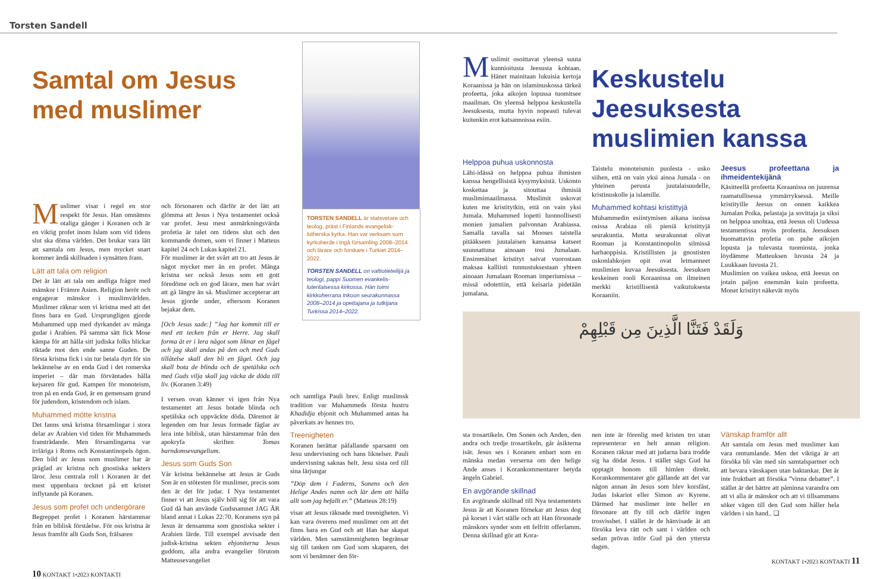Torsten Sandell
Samtal om Jesus
med muslimer
TORSTEN SANDELL är statsvetare och teolog, präst i Finlands evangelisk-lutherska kyrka. Han var verksam som kyrkoherde i Ingå församling 2008–2014 och lärare och forskare i Turkiet 2014–2022.
TORSTEN SANDELL on valtiotieteilijä ja teologi, pappi Suomen evankelis-luterilaisessa kirkossa. Hän toimi kirkkoherrana Inkoon seurakunnassa 2008–2014 ja opettajana ja tutkijana Turkissa 2014–2022.
Muslimer visar i regel en stor respekt för Jesus. Han omnämns otaliga gånger i Koranen och är en viktig profet inom Islam som vid tidens slut ska döma världen. Det brukar vara lätt att samtala om Jesus, men mycket snart kommer ändå skillnaden i synsätten fram.
Lätt att tala om religion
Det är lätt att tala om andliga frågor med mänskor i Främre Asien. Religion berör och engagerar mänskor i muslimvärlden. Muslimer räknar som vi kristna med att det finns bara en Gud. Ursprungligen gjorde Muhammed upp med dyrkandet av många gudar i Arabien. På samma sätt fick Mose kämpa för att hålla sitt judiska folks blickar riktade mot den ende sanne Guden. De första kristna fick i sin tur betala dyrt för sin bekännelse av en enda Gud i det romerska imperiet – där man förväntades hålla kejsaren för gud. Kampen för monoteism, tron på en enda Gud, är en gemensam grund för judendom, kristendom och islam.
Muhammed mötte kristna
Det fanns små kristna församlingar i stora delar av Arabien vid tiden för Muhammeds framträdande. Men församlingarna var irrläriga i Roms och Konstantinopels ögon. Den bild av Jesus som muslimer har är präglad av kristna och gnostiska sekters läror. Jesu centrala roll i Koranen är det mest uppenbara tecknet på ett kristet inflytande på Koranen.
Jesus som profet och undergörare
Begreppet profet i Koranen härstammar från en biblisk förståelse. För oss kristna är Jesus framför allt Guds Son, frälsaren
och försonaren och därför är det lätt att glömma att Jesus i Nya testamentet också var profet. Jesu mest anmärkningsvärda profetia är talet om tidens slut och den kommande domen, som vi finner i Matteus kapitel 24 och Lukas kapitel 21.
För muslimer är det svårt att tro att Jesus är något mycket mer än en profet. Många kristna ser också Jesus som ett gott föredöme och en god lärare, men har svårt att gå längre än så. Muslimer accepterar att Jesus gjorde under, eftersom Koranen bejakar dem.
[Och Jesus sade:] ”Jag har kommit till er med ett tecken från er Herre. Jag skall forma åt er i lera något som liknar en fågel och jag skall andas på den och med Guds tillåtelse skall den bli en fågel. Och jag skall bota de blinda och de spetälska och med Guds vilja skall jag väcka de döda till liv. (Koranen 3:49)
I versen ovan känner vi igen från Nya testamentet att Jesus botade blinda och spetälska och uppväckte döda. Däremot är legenden om hur Jesus formade fåglar av lera inte biblisk, utan härstammar från den apokryfa skriften Tomas barndomsevangelium.
Jesus som Guds Son
Vår kristna bekännelse att Jesus är Guds Son är en stötesten för muslimer, precis som den är det för judar. I Nya testamentet finner vi att Jesus själv höll sig för att vara Gud då han använde Gudsnamnet JAG ÄR bland annat i Lukas 22:70. Koranens syn på Jesus är densamma som gnostiska sekter i Arabien lärde. Till exempel avvisade den judisk-kristna sekten ebjoniterna Jesus guddom, alla andra evangelier förutom Matteusevangeliet
och samtliga Pauli brev. Enligt muslimsk tradition var Muhammeds första hustru Khadidja ebjonit och Muhammed antas ha påverkats av hennes tro.
Treenigheten
Koranen berättar påfallande sparsamt om Jesu undervisning och hans liknelser. Pauli undervisning saknas helt. Jesu sista ord till sina lärjungar
”Döp dem i Faderns, Sonens och den Helige Andes namn och lär dem att hålla allt som jag befallt er.” (Matteus 28:19)
visar att Jesus räknade med treenigheten. Vi kan vara överens med muslimer om att det finns bara en Gud och att Han har skapat världen. Men samstämmigheten begränsar sig till tanken om Gud som skaparen, det som vi benämner den för-
10 KONTAKT 1•2023 KONTAKTI
Muslimit osoittavat yleensä suuta kunnioitusta Jeesusta kohtaan. Hänet mainitaan lukuisia kertoja Koraanissa ja hän on islaminuskossa tärkeä profeetta, joka aikojen lopussa tuomitsee maailman. On yleensä helppoa keskustella Jeesuksesta, mutta hyvin nopeasti tulevat kuitenkin erot katsannoissa esiin.
Keskustelu Jeesuksesta muslimien kanssa
Helppoa puhua uskonnosta
Lähi-idässä on helppoa puhua ihmisten kanssa hengellisistä kysymyksistä. Uskonto koskettaa ja sitouttaa ihmisiä muslimimaailmassa. Muslimit uskovat kuten me kristitytkin, että on vain yksi Jumala. Muhammed lopetti luonnollisesti monien jumalien palvonnan Arabiassa. Samalla tavalla sai Mooses taistella pitääkseen juutalaisen kansansa katseet suunnattuna ainoaan tosi Jumalaan. Ensimmäiset kristityt saivat vuorostaan maksaa kalliisti tunnustuksestaan yhteen ainoaan Jumalaan Rooman imperiumissa – missä odotettiin, että keisaria pidetään jumalana.
Taistelu monoteismin puolesta - usko siihen, että on vain yksi ainoa Jumala - on yhteinen perusta juutalaisuudelle, kristinuskolle ja islamille.
Muhammed kohtasi kristittyjä
Muhammedin esiintymisen aikana isoissa osissa Arabiaa oli pieniä kristittyjä seurakuntia. Mutta seurakunnat olivat Rooman ja Konstantinopolin silmissä harhaoppisia. Kristillisten ja gnostisten uskonlahkojen opit ovat leimanneet muslimien kuvaa Jeesuksesta. Jeesuksen keskeinen rooli Koraanissa on ilmeinen merkki kristillisestä vaikutuksesta Koraaniin.
Jeesus profeettana ja ihmeidentekijänä
Käsitteellä profeetta Koraanissa on juurensa raamatullisessa ymmärryksessä. Meille kristityille Jeesus on onnen kaikkea Jumalan Poika, pelastaja ja sovittaja ja siksi on helppoa unohtaa, että Jeesus oli Uudessa testamentissa myös profeetta. Jeesuksen huomattavin profetia on puhe aikojen lopusta ja tulevasta tuomiosta, jonka löydämme Matteuksen luvusta 24 ja Luukkaan luvusta 21.
Muslimien on vaikea uskoa, että Jeesus on jotain paljon enemmän kuin profeetta. Monet kristityt näkevät myös
وَلَقَدْ فَتَنَّا الَّذِينَ مِن قَبْلِهِمْ
sta trosartikeln. Om Sonen och Anden, den andra och tredje trosartikeln, går åsikterna isär. Jesus ses i Koranen enbart som en mänska medan verserna om den helige Ande anses i Korankommentarer betyda ängeln Gabriel.
En avgörande skillnad
En avgörande skillnad till Nya testamentets Jesus är att Koranen förnekar att Jesus dog på korset i vårt ställe och att Han försonade mänskors synder som ett felfritt offerlamm. Denna skillnad gör att Kora-
nen inte är förenlig med kristen tro utan representerar en helt annan religion. Koranen räknar med att judarna bara trodde sig ha dödat Jesus. I stället sägs Gud ha upptagit honom till himlen direkt. Korankommentarer gör gällande att det var någon annan än Jesus som blev korsfäst, Judas Iskariot eller Simon av Kyrene. Därmed har muslimer inte heller en försonare att fly till och därför ingen trosvisshet. I stället är de hänvisade åt att försöka leva rätt och sant i världen och sedan prövas inför Gud på den yttersta dagen.
Vänskap framför allt
Att samtala om Jesus med muslimer kan vara omtumlande. Men det viktiga är att försöka bli vän med sin samtalspartner och att bevara vänskapen utan baktankar. Det är inte fruktbart att försöka ”vinna debatter”. I stället är det bättre att påminna varandra om att vi alla är mänskor och att vi tillsammans söker vägen till den Gud som håller hela världen i sin hand.. ❏
KONTAKT 1•2023 KONTAKTI 11